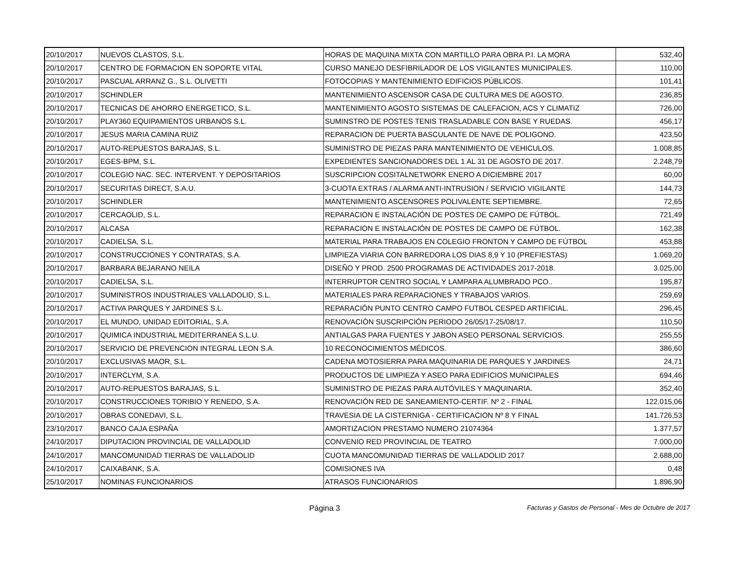| 20/10/2017 | NUEVOS CLASTOS, S.L. | HORAS DE MAQUINA MIXTA CON MARTILLO PARA OBRA P.I. LA MORA | 532,40 |
| 20/10/2017 | CENTRO DE FORMACION EN SOPORTE VITAL | CURSO MANEJO DESFIBRILADOR DE LOS VIGILANTES MUNICIPALES. | 110,00 |
| 20/10/2017 | PASCUAL ARRANZ G., S.L. OLIVETTI | FOTOCOPIAS Y MANTENIMIENTO EDIFICIOS PÚBLICOS. | 101,41 |
| 20/10/2017 | SCHINDLER | MANTENIMIENTO ASCENSOR CASA DE CULTURA MES DE AGOSTO. | 236,85 |
| 20/10/2017 | TECNICAS DE AHORRO ENERGETICO, S.L. | MANTENIMIENTO AGOSTO SISTEMAS DE CALEFACION, ACS Y CLIMATIZ | 726,00 |
| 20/10/2017 | PLAY360 EQUIPAMIENTOS URBANOS S.L. | SUMINSTRO DE POSTES TENIS TRASLADABLE CON BASE Y RUEDAS. | 456,17 |
| 20/10/2017 | JESUS MARIA CAMINA RUIZ | REPARACION DE PUERTA BASCULANTE DE NAVE DE POLIGONO. | 423,50 |
| 20/10/2017 | AUTO-REPUESTOS BARAJAS, S.L. | SUMINISTRO DE PIEZAS PARA MANTENIMIENTO DE VEHICULOS. | 1.008,85 |
| 20/10/2017 | EGES-BPM, S.L. | EXPEDIENTES SANCIONADORES DEL 1 AL 31 DE AGOSTO DE 2017. | 2.248,79 |
| 20/10/2017 | COLEGIO NAC. SEC. INTERVENT. Y DEPOSITARIOS | SUSCRIPCION COSITALNETWORK ENERO A DICIEMBRE 2017 | 60,00 |
| 20/10/2017 | SECURITAS DIRECT, S.A.U. | 3-CUOTA EXTRAS / ALARMA ANTI-INTRUSION / SERVICIO VIGILANTE | 144,73 |
| 20/10/2017 | SCHINDLER | MANTENIMIENTO ASCENSORES POLIVALENTE SEPTIEMBRE. | 72,65 |
| 20/10/2017 | CERCAOLID, S.L. | REPARACION E INSTALACIÓN DE POSTES DE CAMPO DE FÚTBOL. | 721,49 |
| 20/10/2017 | ALCASA | REPARACION E INSTALACIÓN DE POSTES DE CAMPO DE FÚTBOL. | 162,38 |
| 20/10/2017 | CADIELSA, S.L. | MATERIAL PARA TRABAJOS EN COLEGIO FRONTON Y CAMPO DE FÚTBOL | 453,88 |
| 20/10/2017 | CONSTRUCCIONES Y CONTRATAS, S.A. | LIMPIEZA VIARIA CON BARREDORA LOS DIAS 8,9 Y 10 (PREFIESTAS) | 1.069,20 |
| 20/10/2017 | BARBARA BEJARANO NEILA | DISEÑO Y PROD. 2500 PROGRAMAS DE ACTIVIDADES 2017-2018. | 3.025,00 |
| 20/10/2017 | CADIELSA, S.L. | INTERRUPTOR CENTRO SOCIAL Y LAMPARA ALUMBRADO PCO.. | 195,87 |
| 20/10/2017 | SUMINISTROS INDUSTRIALES VALLADOLID, S.L. | MATERIALES PARA REPARACIONES Y TRABAJOS VARIOS. | 259,69 |
| 20/10/2017 | ACTIVA PARQUES Y JARDINES S.L. | REPARACIÓN PUNTO CENTRO CAMPO FUTBOL CESPED ARTIFICIAL. | 296,45 |
| 20/10/2017 | EL MUNDO, UNIDAD EDITORIAL, S.A. | RENOVACIÓN SUSCRIPCIÓN PERIODO 26/05/17-25/08/17. | 110,50 |
| 20/10/2017 | QUIMICA INDUSTRIAL MEDITERRANEA S.L.U. | ANTIALGAS PARA FUENTES Y JABON ASEO PERSONAL SERVICIOS. | 255,55 |
| 20/10/2017 | SERVICIO DE PREVENCION INTEGRAL LEON S.A. | 10 RECONOCIMIENTOS MÉDICOS. | 386,60 |
| 20/10/2017 | EXCLUSIVAS MAOR, S.L. | CADENA MOTOSIERRA PARA MAQUINARIA DE PARQUES Y JARDINES | 24,71 |
| 20/10/2017 | INTERCLYM, S.A. | PRODUCTOS DE LIMPIEZA Y ASEO PARA EDIFICIOS MUNICIPALES | 694,46 |
| 20/10/2017 | AUTO-REPUESTOS BARAJAS, S.L. | SUMINISTRO DE PIEZAS PARA AUTÓVILES Y MAQUINARIA. | 352,40 |
| 20/10/2017 | CONSTRUCCIONES TORIBIO Y RENEDO, S.A. | RENOVACIÓN RED DE SANEAMIENTO-CERTIF. Nº 2 - FINAL | 122.015,06 |
| 20/10/2017 | OBRAS CONEDAVI, S.L. | TRAVESIA DE LA CISTERNIGA - CERTIFICACION Nº 8 Y FINAL | 141.726,53 |
| 23/10/2017 | BANCO CAJA ESPAÑA | AMORTIZACION PRESTAMO NUMERO 21074364 | 1.377,57 |
| 24/10/2017 | DIPUTACION PROVINCIAL DE VALLADOLID | CONVENIO RED PROVINCIAL DE TEATRO | 7.000,00 |
| 24/10/2017 | MANCOMUNIDAD TIERRAS DE VALLADOLID | CUOTA MANCOMUNIDAD TIERRAS DE VALLADOLID 2017 | 2.688,00 |
| 24/10/2017 | CAIXABANK, S.A. | COMISIONES IVA | 0,48 |
| 25/10/2017 | NOMINAS FUNCIONARIOS | ATRASOS FUNCIONARIOS | 1.896,90 |
Página 3
Facturas y Gastos de Personal - Mes de Octubre de 2017